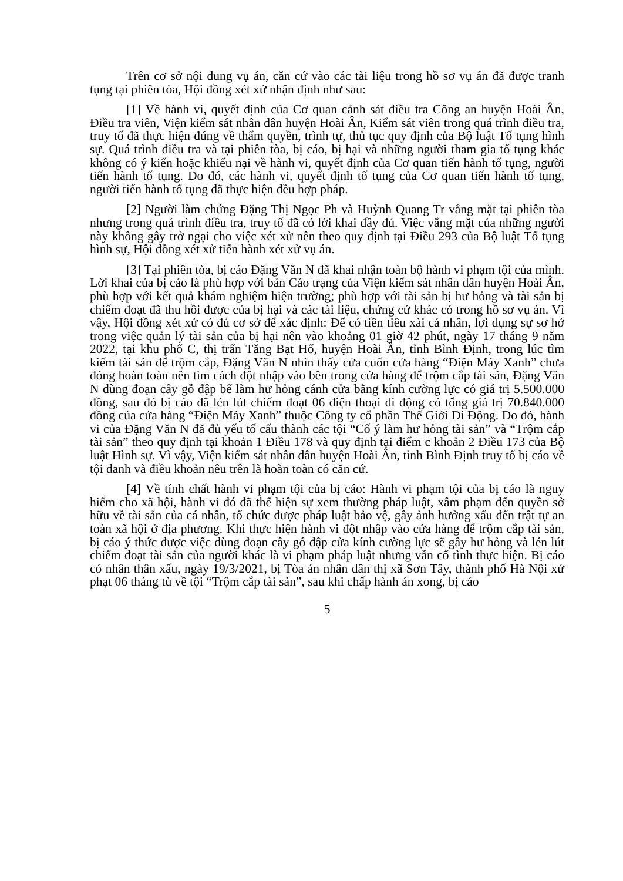Trên cơ sở nội dung vụ án, căn cứ vào các tài liệu trong hồ sơ vụ án đã được tranh tụng tại phiên tòa, Hội đồng xét xử nhận định như sau:
[1] Về hành vi, quyết định của Cơ quan cảnh sát điều tra Công an huyện Hoài Ân, Điều tra viên, Viện kiểm sát nhân dân huyện Hoài Ân, Kiểm sát viên trong quá trình điều tra, truy tố đã thực hiện đúng về thẩm quyền, trình tự, thủ tục quy định của Bộ luật Tố tụng hình sự. Quá trình điều tra và tại phiên tòa, bị cáo, bị hại và những người tham gia tố tụng khác không có ý kiến hoặc khiếu nại về hành vi, quyết định của Cơ quan tiến hành tố tụng, người tiến hành tố tụng. Do đó, các hành vi, quyết định tố tụng của Cơ quan tiến hành tố tụng, người tiến hành tố tụng đã thực hiện đều hợp pháp.
[2] Người làm chứng Đặng Thị Ngọc Ph và Huỳnh Quang Tr vắng mặt tại phiên tòa nhưng trong quá trình điều tra, truy tố đã có lời khai đầy đủ. Việc vắng mặt của những người này không gây trở ngại cho việc xét xử nên theo quy định tại Điều 293 của Bộ luật Tố tụng hình sự, Hội đồng xét xử tiến hành xét xử vụ án.
[3] Tại phiên tòa, bị cáo Đặng Văn N đã khai nhận toàn bộ hành vi phạm tội của mình. Lời khai của bị cáo là phù hợp với bản Cáo trạng của Viện kiểm sát nhân dân huyện Hoài Ân, phù hợp với kết quả khám nghiệm hiện trường; phù hợp với tài sản bị hư hỏng và tài sản bị chiếm đoạt đã thu hồi được của bị hại và các tài liệu, chứng cứ khác có trong hồ sơ vụ án. Vì vậy, Hội đồng xét xử có đủ cơ sở để xác định: Để có tiền tiêu xài cá nhân, lợi dụng sự sơ hở trong việc quản lý tài sản của bị hại nên vào khoảng 01 giờ 42 phút, ngày 17 tháng 9 năm 2022, tại khu phố C, thị trấn Tăng Bạt Hổ, huyện Hoài Ân, tỉnh Bình Định, trong lúc tìm kiếm tài sản để trộm cắp, Đặng Văn N nhìn thấy cửa cuốn cửa hàng “Điện Máy Xanh” chưa đóng hoàn toàn nên tìm cách đột nhập vào bên trong cửa hàng để trộm cắp tài sản, Đặng Văn N dùng đoạn cây gỗ đập bể làm hư hỏng cánh cửa bằng kính cường lực có giá trị 5.500.000 đồng, sau đó bị cáo đã lén lút chiếm đoạt 06 điện thoại di động có tổng giá trị 70.840.000 đồng của cửa hàng “Điện Máy Xanh” thuộc Công ty cổ phần Thế Giới Di Động. Do đó, hành vi của Đặng Văn N đã đủ yếu tố cấu thành các tội “Cố ý làm hư hỏng tài sản” và “Trộm cắp tài sản” theo quy định tại khoản 1 Điều 178 và quy định tại điểm c khoản 2 Điều 173 của Bộ luật Hình sự. Vì vậy, Viện kiểm sát nhân dân huyện Hoài Ân, tỉnh Bình Định truy tố bị cáo về tội danh và điều khoản nêu trên là hoàn toàn có căn cứ.
[4] Về tính chất hành vi phạm tội của bị cáo: Hành vi phạm tội của bị cáo là nguy hiểm cho xã hội, hành vi đó đã thể hiện sự xem thường pháp luật, xâm phạm đến quyền sở hữu về tài sản của cá nhân, tổ chức được pháp luật bảo vệ, gây ảnh hưởng xấu đến trật tự an toàn xã hội ở địa phương. Khi thực hiện hành vi đột nhập vào cửa hàng để trộm cắp tài sản, bị cáo ý thức được việc dùng đoạn cây gỗ đập cửa kính cường lực sẽ gây hư hỏng và lén lút chiếm đoạt tài sản của người khác là vi phạm pháp luật nhưng vẫn cố tình thực hiện. Bị cáo có nhân thân xấu, ngày 19/3/2021, bị Tòa án nhân dân thị xã Sơn Tây, thành phố Hà Nội xử phạt 06 tháng tù về tội “Trộm cắp tài sản”, sau khi chấp hành án xong, bị cáo
5